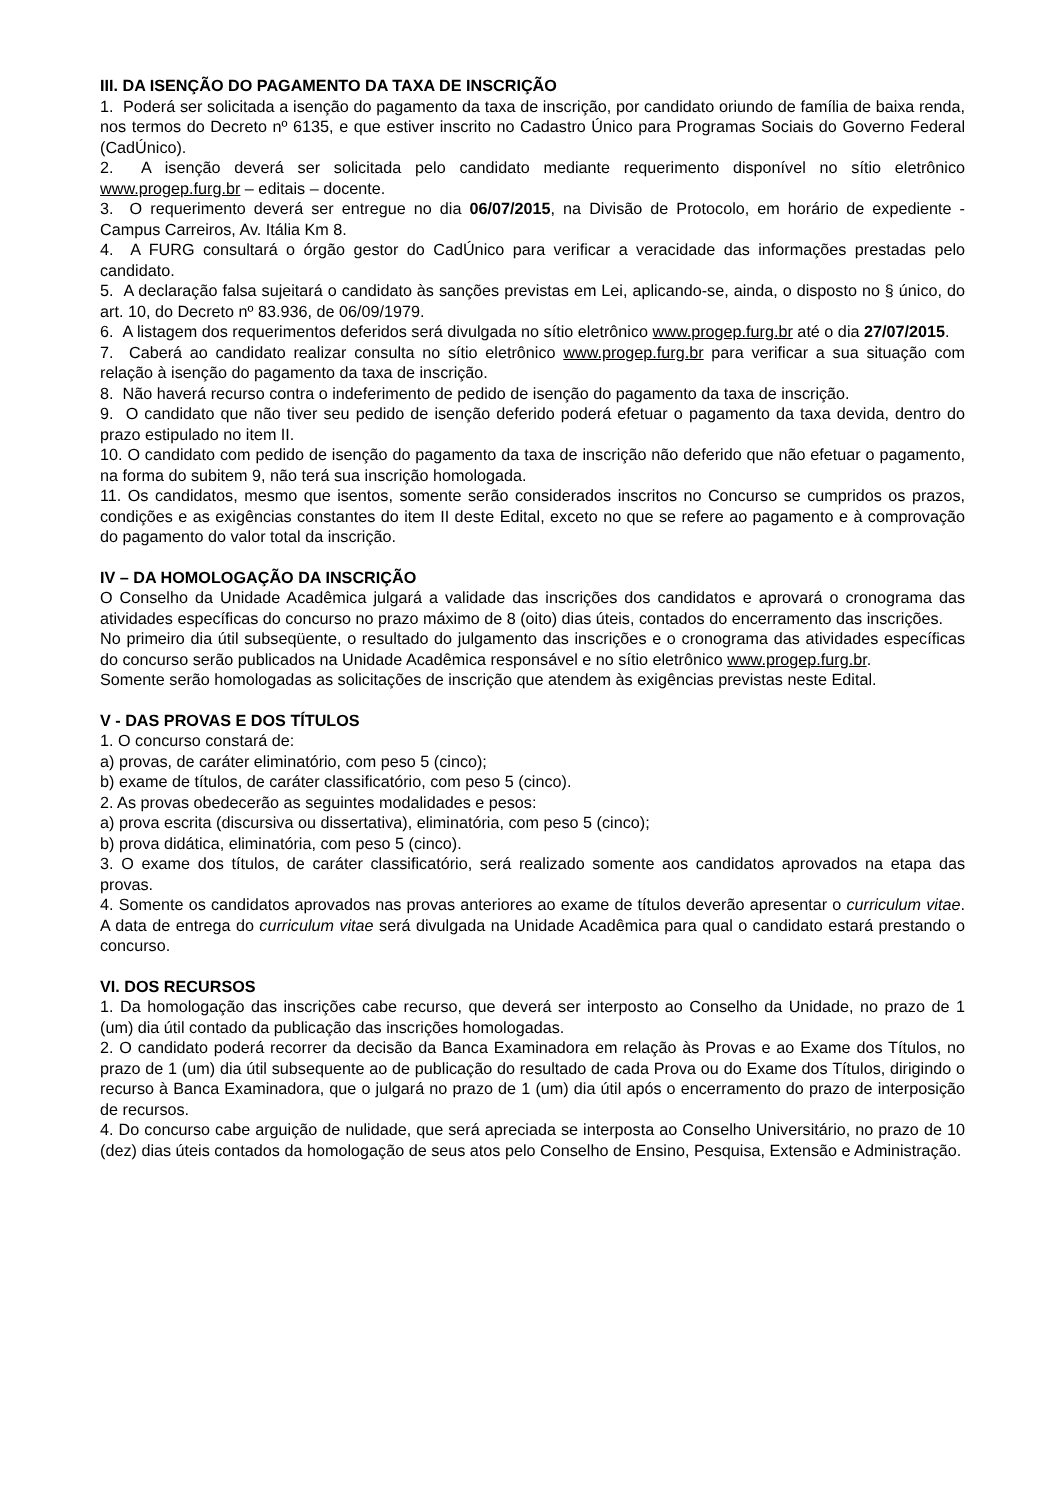III. DA ISENÇÃO DO PAGAMENTO DA TAXA DE INSCRIÇÃO
1. Poderá ser solicitada a isenção do pagamento da taxa de inscrição, por candidato oriundo de família de baixa renda, nos termos do Decreto nº 6135, e que estiver inscrito no Cadastro Único para Programas Sociais do Governo Federal (CadÚnico).
2. A isenção deverá ser solicitada pelo candidato mediante requerimento disponível no sítio eletrônico www.progep.furg.br – editais – docente.
3. O requerimento deverá ser entregue no dia 06/07/2015, na Divisão de Protocolo, em horário de expediente - Campus Carreiros, Av. Itália Km 8.
4. A FURG consultará o órgão gestor do CadÚnico para verificar a veracidade das informações prestadas pelo candidato.
5. A declaração falsa sujeitará o candidato às sanções previstas em Lei, aplicando-se, ainda, o disposto no § único, do art. 10, do Decreto nº 83.936, de 06/09/1979.
6. A listagem dos requerimentos deferidos será divulgada no sítio eletrônico www.progep.furg.br até o dia 27/07/2015.
7. Caberá ao candidato realizar consulta no sítio eletrônico www.progep.furg.br para verificar a sua situação com relação à isenção do pagamento da taxa de inscrição.
8. Não haverá recurso contra o indeferimento de pedido de isenção do pagamento da taxa de inscrição.
9. O candidato que não tiver seu pedido de isenção deferido poderá efetuar o pagamento da taxa devida, dentro do prazo estipulado no item II.
10. O candidato com pedido de isenção do pagamento da taxa de inscrição não deferido que não efetuar o pagamento, na forma do subitem 9, não terá sua inscrição homologada.
11. Os candidatos, mesmo que isentos, somente serão considerados inscritos no Concurso se cumpridos os prazos, condições e as exigências constantes do item II deste Edital, exceto no que se refere ao pagamento e à comprovação do pagamento do valor total da inscrição.
IV – DA HOMOLOGAÇÃO DA INSCRIÇÃO
O Conselho da Unidade Acadêmica julgará a validade das inscrições dos candidatos e aprovará o cronograma das atividades específicas do concurso no prazo máximo de 8 (oito) dias úteis, contados do encerramento das inscrições.
No primeiro dia útil subseqüente, o resultado do julgamento das inscrições e o cronograma das atividades específicas do concurso serão publicados na Unidade Acadêmica responsável e no sítio eletrônico www.progep.furg.br.
Somente serão homologadas as solicitações de inscrição que atendem às exigências previstas neste Edital.
V - DAS PROVAS E DOS TÍTULOS
1. O concurso constará de:
a) provas, de caráter eliminatório, com peso 5 (cinco);
b) exame de títulos, de caráter classificatório, com peso 5 (cinco).
2. As provas obedecerão as seguintes modalidades e pesos:
a) prova escrita (discursiva ou dissertativa), eliminatória, com peso 5 (cinco);
b) prova didática, eliminatória, com peso 5 (cinco).
3. O exame dos títulos, de caráter classificatório, será realizado somente aos candidatos aprovados na etapa das provas.
4. Somente os candidatos aprovados nas provas anteriores ao exame de títulos deverão apresentar o curriculum vitae. A data de entrega do curriculum vitae será divulgada na Unidade Acadêmica para qual o candidato estará prestando o concurso.
VI. DOS RECURSOS
1. Da homologação das inscrições cabe recurso, que deverá ser interposto ao Conselho da Unidade, no prazo de 1 (um) dia útil contado da publicação das inscrições homologadas.
2. O candidato poderá recorrer da decisão da Banca Examinadora em relação às Provas e ao Exame dos Títulos, no prazo de 1 (um) dia útil subsequente ao de publicação do resultado de cada Prova ou do Exame dos Títulos, dirigindo o recurso à Banca Examinadora, que o julgará no prazo de 1 (um) dia útil após o encerramento do prazo de interposição de recursos.
4. Do concurso cabe arguição de nulidade, que será apreciada se interposta ao Conselho Universitário, no prazo de 10 (dez) dias úteis contados da homologação de seus atos pelo Conselho de Ensino, Pesquisa, Extensão e Administração.